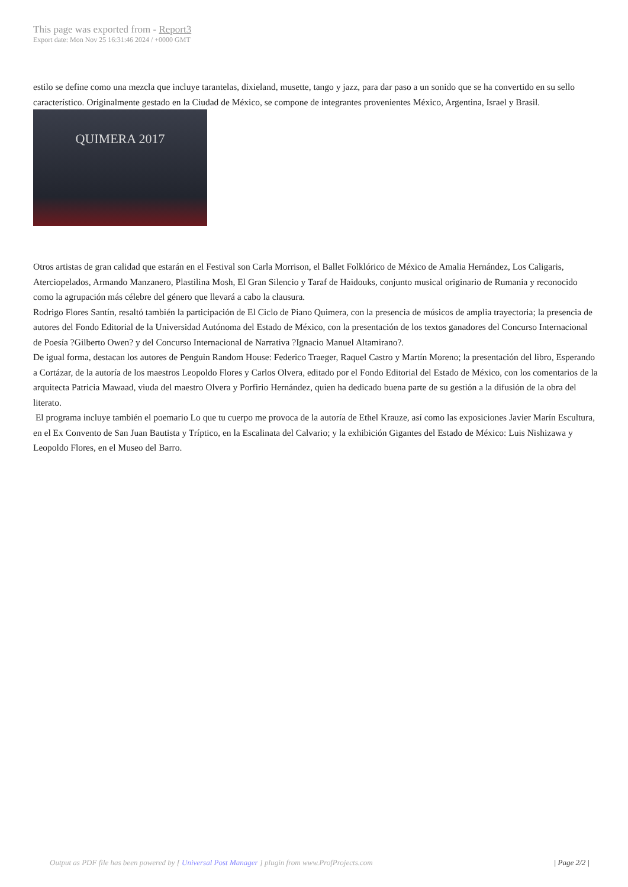This page was exported from - Report3
Export date: Mon Nov 25 16:31:46 2024 / +0000 GMT
estilo se define como una mezcla que incluye tarantelas, dixieland, musette, tango y jazz, para dar paso a un sonido que se ha convertido en su sello característico. Originalmente gestado en la Ciudad de México, se compone de integrantes provenientes México, Argentina, Israel y Brasil. QUIMERA 2017
Otros artistas de gran calidad que estarán en el Festival son Carla Morrison, el Ballet Folklórico de México de Amalia Hernández, Los Caligaris, Aterciopelados, Armando Manzanero, Plastilina Mosh, El Gran Silencio y Taraf de Haidouks, conjunto musical originario de Rumania y reconocido como la agrupación más célebre del género que llevará a cabo la clausura.
Rodrigo Flores Santín, resaltó también la participación de El Ciclo de Piano Quimera, con la presencia de músicos de amplia trayectoria; la presencia de autores del Fondo Editorial de la Universidad Autónoma del Estado de México, con la presentación de los textos ganadores del Concurso Internacional de Poesía ?Gilberto Owen? y del Concurso Internacional de Narrativa ?Ignacio Manuel Altamirano?.
De igual forma, destacan los autores de Penguin Random House: Federico Traeger, Raquel Castro y Martín Moreno; la presentación del libro, Esperando a Cortázar, de la autoría de los maestros Leopoldo Flores y Carlos Olvera, editado por el Fondo Editorial del Estado de México, con los comentarios de la arquitecta Patricia Mawaad, viuda del maestro Olvera y Porfirio Hernández, quien ha dedicado buena parte de su gestión a la difusión de la obra del literato.
El programa incluye también el poemario Lo que tu cuerpo me provoca de la autoría de Ethel Krauze, así como las exposiciones Javier Marín Escultura, en el Ex Convento de San Juan Bautista y Tríptico, en la Escalinata del Calvario; y la exhibición Gigantes del Estado de México: Luis Nishizawa y Leopoldo Flores, en el Museo del Barro.
Output as PDF file has been powered by [ Universal Post Manager ] plugin from www.ProfProjects.com
| Page 2/2 |